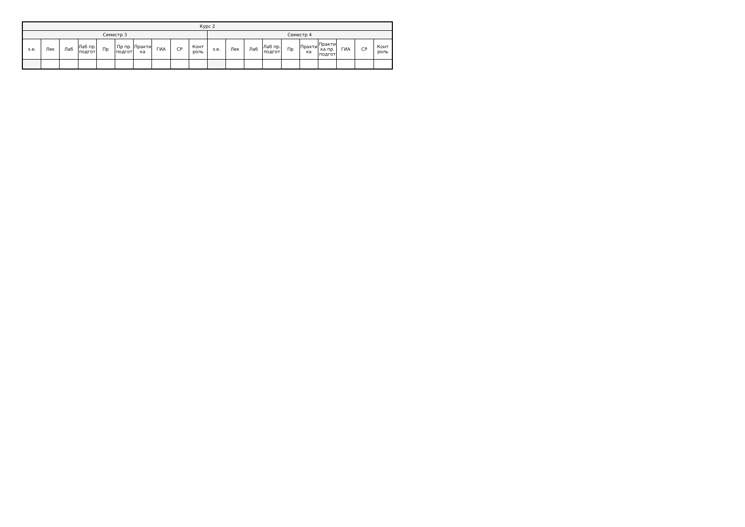| Курс 2 | | | | | | | | | | | | | | | | | | | |
| --- | --- | --- | --- | --- | --- | --- | --- | --- | --- | --- | --- | --- | --- | --- | --- | --- | --- | --- | --- |
| Семестр 3 | | | | | | | | | | Семестр 4 | | | | | | | | | |
| з.е. | Лек | Лаб | Лаб пр. подгот | Пр | Пр пр. подгот | Практи ка | ГИА | СР | Конт роль | з.е. | Лек | Лаб | Лаб пр. подгот | Пр | Практи ка | Практи ка пр. подгот | ГИА | СР | Конт роль |